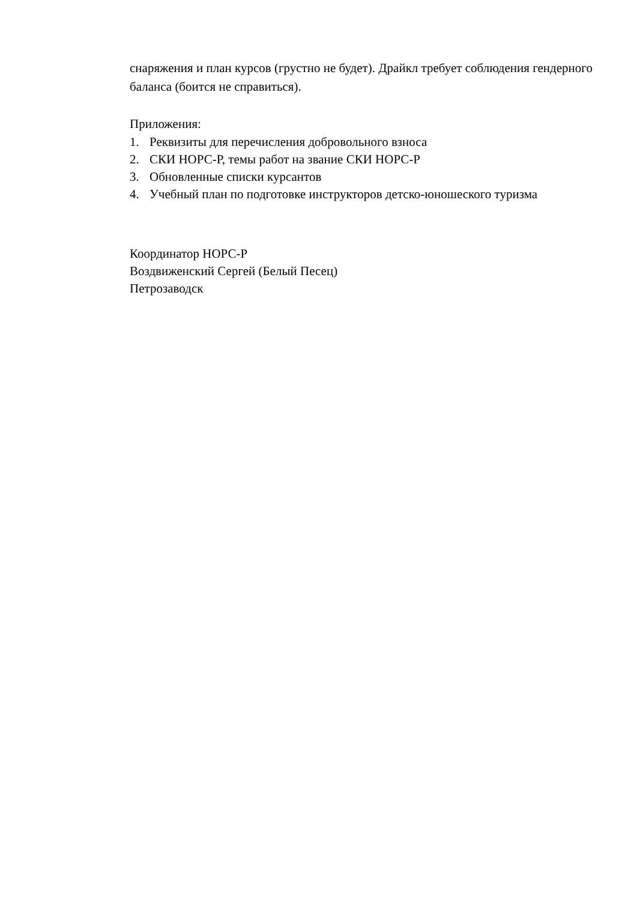снаряжения и план курсов (грустно не будет). Драйкл требует соблюдения гендерного баланса (боится не справиться).
Приложения:
1. Реквизиты для перечисления добровольного взноса
2. СКИ НОРС-Р, темы работ на звание СКИ НОРС-Р
3. Обновленные списки курсантов
4. Учебный план по подготовке инструкторов детско-юношеского туризма
Координатор НОРС-Р
Воздвиженский Сергей (Белый Песец)
Петрозаводск